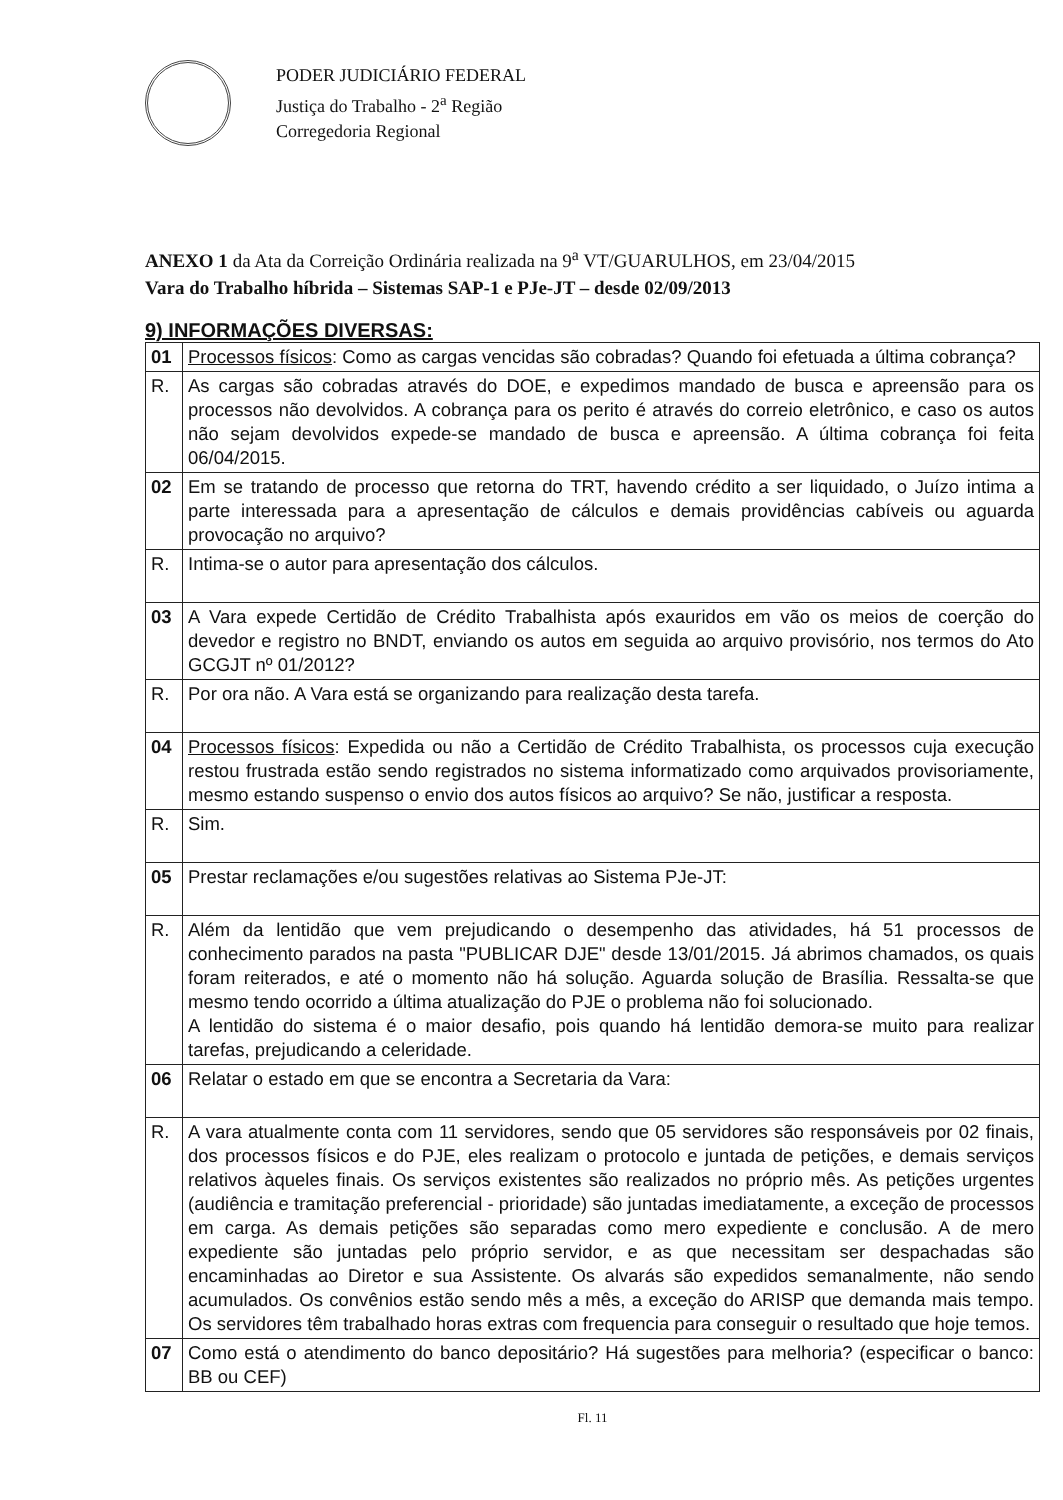PODER JUDICIÁRIO FEDERAL
Justiça do Trabalho - 2<sup>a</sup> Região
Corregedoria Regional
ANEXO 1 da Ata da Correição Ordinária realizada na 9<sup>a</sup> VT/GUARULHOS, em 23/04/2015
Vara do Trabalho híbrida – Sistemas SAP-1 e PJe-JT – desde 02/09/2013
9) INFORMAÇÕES DIVERSAS:
| 01 | Processos físicos : Como as cargas vencidas são cobradas? Quando foi efetuada a última cobrança? |
| R. | As cargas são cobradas através do DOE, e expedimos mandado de busca e apreensão para os processos não devolvidos. A cobrança para os perito é através do correio eletrônico, e caso os autos não sejam devolvidos expede-se mandado de busca e apreensão. A última cobrança foi feita 06/04/2015. |
| 02 | Em se tratando de processo que retorna do TRT, havendo crédito a ser liquidado, o Juízo intima a parte interessada para a apresentação de cálculos e demais providências cabíveis ou aguarda provocação no arquivo? |
| R. | Intima-se o autor para apresentação dos cálculos. |
| 03 | A Vara expede Certidão de Crédito Trabalhista após exauridos em vão os meios de coerção do devedor e registro no BNDT, enviando os autos em seguida ao arquivo provisório, nos termos do Ato GCGJT nº 01/2012? |
| R. | Por ora não. A Vara está se organizando para realização desta tarefa. |
| 04 | Processos físicos : Expedida ou não a Certidão de Crédito Trabalhista, os processos cuja execução restou frustrada estão sendo registrados no sistema informatizado como arquivados provisoriamente, mesmo estando suspenso o envio dos autos físicos ao arquivo? Se não, justificar a resposta. |
| R. | Sim. |
| 05 | Prestar reclamações e/ou sugestões relativas ao Sistema PJe-JT: |
| R. | Além da lentidão que vem prejudicando o desempenho das atividades, há 51 processos de conhecimento parados na pasta "PUBLICAR DJE" desde 13/01/2015. Já abrimos chamados, os quais foram reiterados, e até o momento não há solução. Aguarda solução de Brasília. Ressalta-se que mesmo tendo ocorrido a última atualização do PJE o problema não foi solucionado. A lentidão do sistema é o maior desafio, pois quando há lentidão demora-se muito para realizar tarefas, prejudicando a celeridade. |
| 06 | Relatar o estado em que se encontra a Secretaria da Vara: |
| R. | A vara atualmente conta com 11 servidores, sendo que 05 servidores são responsáveis por 02 finais, dos processos físicos e do PJE, eles realizam o protocolo e juntada de petições, e demais serviços relativos àqueles finais. Os serviços existentes são realizados no próprio mês. As petições urgentes (audiência e tramitação preferencial - prioridade) são juntadas imediatamente, a exceção de processos em carga. As demais petições são separadas como mero expediente e conclusão. A de mero expediente são juntadas pelo próprio servidor, e as que necessitam ser despachadas são encaminhadas ao Diretor e sua Assistente. Os alvarás são expedidos semanalmente, não sendo acumulados. Os convênios estão sendo mês a mês, a exceção do ARISP que demanda mais tempo. Os servidores têm trabalhado horas extras com frequencia para conseguir o resultado que hoje temos. |
| 07 | Como está o atendimento do banco depositário? Há sugestões para melhoria? (especificar o banco: BB ou CEF) |
Fl. 11